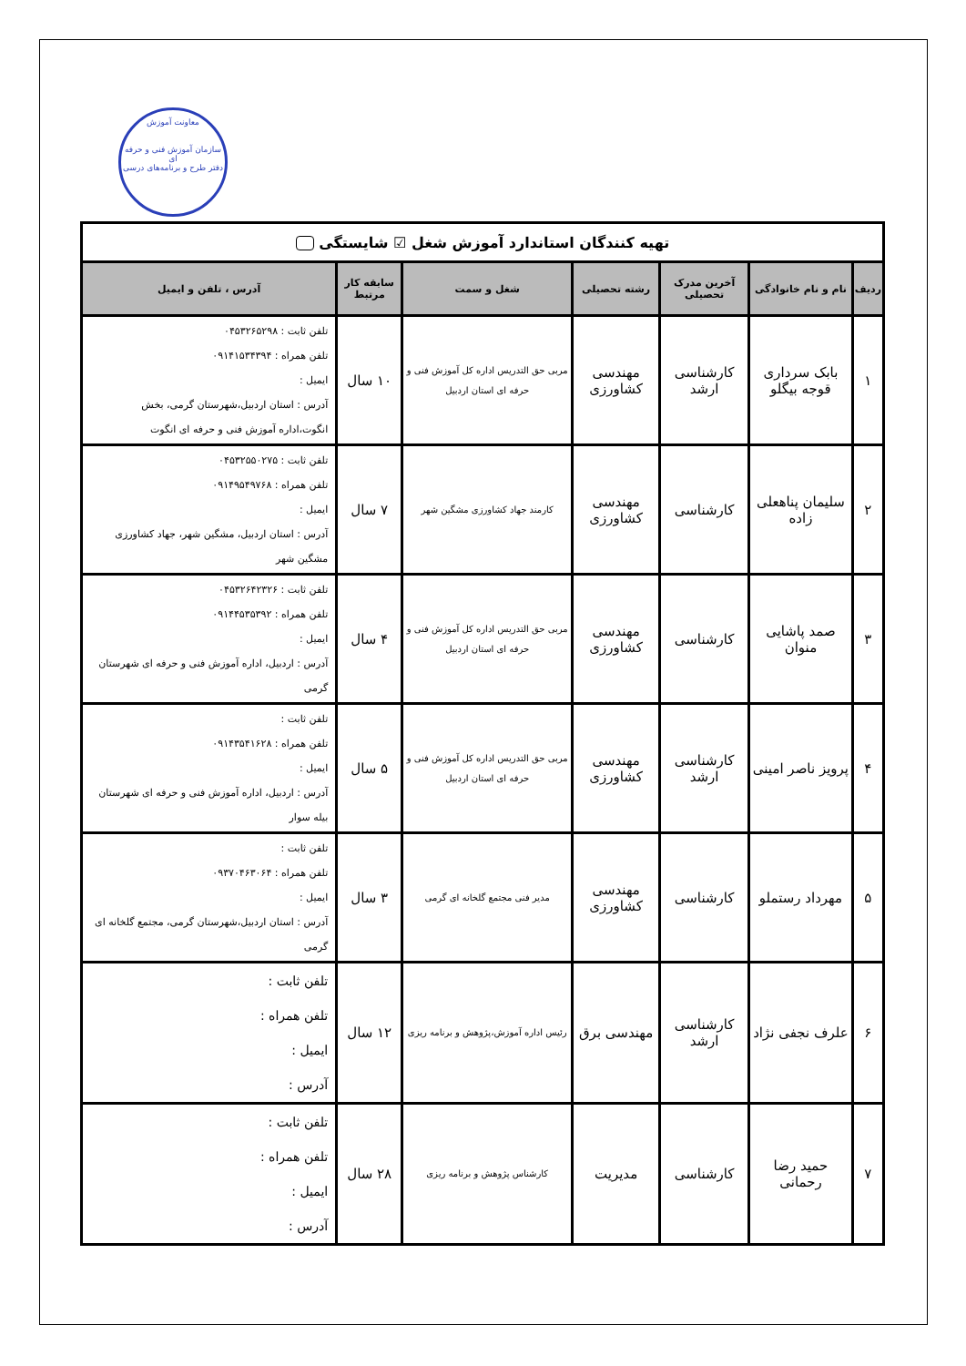معاونت آموزش
سازمان آموزش فنی و حرفه ای
دفتر طرح و برنامه‌های درسی
| تهیه کنندگان استاندارد آموزش شغل ☑ شایستگی | | | | | | |
| --- | --- | --- | --- | --- | --- | --- |
| ردیف | نام و نام خانوادگی | آخرین مدرک تحصیلی | رشته تحصیلی | شغل و سمت | سابقه کار مرتبط | آدرس ، تلفن و ایمیل |
| ۱ | بابک سرداری قوجه بیگلو | کارشناسی ارشد | مهندسی کشاورزی | مربی حق التدریس اداره کل آموزش فنی و حرفه ای استان اردبیل | ۱۰ سال | تلفن ثابت : ۰۴۵۳۲۶۵۲۹۸ تلفن همراه : ۰۹۱۴۱۵۳۴۳۹۴ ایمیل : آدرس : استان اردبیل،شهرستان گرمی، بخش انگوت،اداره آموزش فنی و حرفه ای انگوت |
| ۲ | سلیمان پناهعلی زاده | کارشناسی | مهندسی کشاورزی | کارمند جهاد کشاورزی مشگین شهر | ۷ سال | تلفن ثابت : ۰۴۵۳۲۵۵۰۲۷۵ تلفن همراه : ۰۹۱۴۹۵۴۹۷۶۸ ایمیل : آدرس : استان اردبیل، مشگین شهر، جهاد کشاورزی مشگین شهر |
| ۳ | صمد پاشایی منوان | کارشناسی | مهندسی کشاورزی | مربی حق التدریس اداره کل آموزش فنی و حرفه ای استان اردبیل | ۴ سال | تلفن ثابت : ۰۴۵۳۲۶۴۲۳۲۶ تلفن همراه : ۰۹۱۴۴۵۳۵۳۹۲ ایمیل : آدرس : اردبیل، اداره آموزش فنی و حرفه ای شهرستان گرمی |
| ۴ | پرویز ناصر امینی | کارشناسی ارشد | مهندسی کشاورزی | مربی حق التدریس اداره کل آموزش فنی و حرفه ای استان اردبیل | ۵ سال | تلفن ثابت : تلفن همراه : ۰۹۱۴۳۵۴۱۶۲۸ ایمیل : آدرس : اردبیل، اداره آموزش فنی و حرفه ای شهرستان بیله سوار |
| ۵ | مهرداد رستملو | کارشناسی | مهندسی کشاورزی | مدیر فنی مجتمع گلخانه ای گرمی | ۳ سال | تلفن ثابت : تلفن همراه : ۰۹۳۷۰۴۶۳۰۶۴ ایمیل : آدرس : استان اردبیل،شهرستان گرمی، مجتمع گلخانه ای گرمی |
| ۶ | علرف نجفی نژاد | کارشناسی ارشد | مهندسی برق | رئیس اداره آموزش،پژوهش و برنامه ریزی | ۱۲ سال | تلفن ثابت : تلفن همراه : ایمیل : آدرس : |
| ۷ | حمید رضا رحمانی | کارشناسی | مدیریت | کارشناس پژوهش و برنامه ریزی | ۲۸ سال | تلفن ثابت : تلفن همراه : ایمیل : آدرس : |